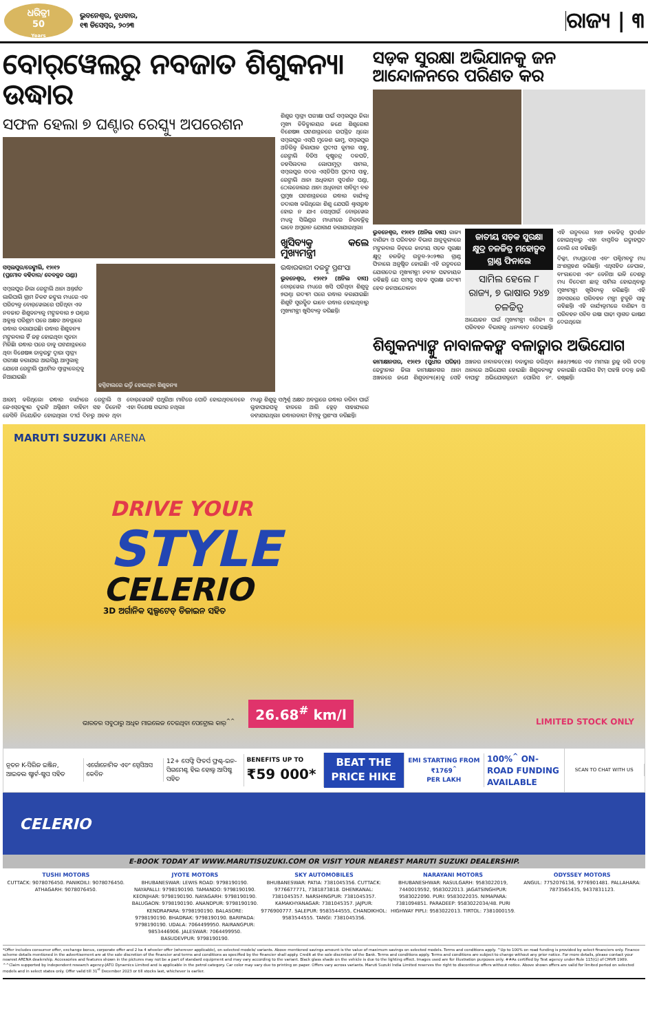ଧରିତ୍ରୀ
50
Years
ଭୁବନେଶ୍ୱର, ବୁଧବାର,
୧୩ ଡିସେମ୍ବର, ୨୦୨୩
ରାଜ୍ୟ | ୩
ବୋର୍‌ୱେଲରୁ ନବଜାତ ଶିଶୁକନ୍ୟା ଉଦ୍ଧାର
ସଫଳ ହେଲା ୭ ଘଣ୍ଟାର ରେସ୍କ୍ୟୁ ଅପରେଶନ
ସମ୍ବଲପୁର/ରେଙ୍ଗାଲି, ୧୨।୧୨
(ପ୍ରମୋଦ ବହିଦାର/ ଦେବବ୍ରତ ପଣ୍ଡା)
ସମ୍ବଲପୁର ଜିଲା ରେଙ୍ଗାଲି ଥାନା ଅନ୍ତର୍ଗତ ଲାରିପାଲି ଗ୍ରାମ ନିକଟ ଜଙ୍ଗଲ ମଧ୍ୟରେ ଏକ ପରିତ୍ୟକ୍ତ ବୋର୍‌ୱେଲରେ ପଡିଥିବା ଏକ ନବଜାତ ଶିଶୁକନ୍ୟାକୁ ମଙ୍ଗଳବାର ୭ ଘଣ୍ଟାର ଅକ୍ଳାନ୍ତ ପରିଶ୍ରମ ପରେ ଅକ୍ଷତ ଅବସ୍ଥାରେ ଉଦ୍ଧାର କରାଯାଇଛି। ଉଦ୍ଧାର ଶିଶୁକନ୍ୟା ମଙ୍ଗଳବାର ହିଁ ଜନ୍ମ ହୋଇଥିବା ସୂଚନା ମିଳିଛି। ଉଦ୍ଧାର ପରେ ତାକୁ ଘଟଣାସ୍ଥଳରେ ଥିବା ବିଶେଷଜ୍ଞ ଡାକ୍ତରଙ୍କ ଦ୍ୱାରା ସ୍ୱାସ୍ଥ୍ୟ ପରୀକ୍ଷା କରାଯାଇ ଆଇସିୟୁ ଆମ୍ବୁଲାନ୍ସ ଯୋଗେ ରେଙ୍ଗାଲି ପ୍ରାଥମିକ ସ୍ୱାସ୍ଥ୍ୟକେନ୍ଦ୍ରକୁ ନିଆଯାଇଛି।
ହସ୍ପିଟାଲରେ ଭର୍ତ୍ତି ହୋଇଥିବା ଶିଶୁକନ୍ୟା
ଶିଶୁର ସ୍ୱାସ୍ଥ୍ୟ ପରୀକ୍ଷା ପାଇଁ ସମ୍ବଲପୁର ଜିଲା ମୁଖ୍ୟ ଚିକିତ୍ସାଳୟର ଜଣେ ଶିଶୁରୋଗ ବିଶେଷଜ୍ଞ ଘଟଣାସ୍ଥଳରେ ଉପସ୍ଥିତ ଥିଲେ। ସମ୍ବଲପୁର ଏସ୍‌ପି ମୁକେଶ ଭାମୁ, ସମ୍ବଲପୁର ଅତିରିକ୍ତ ଜିଲାପାଳ ପ୍ରଦୀପ କୁମାର ସାହୁ, ରେଙ୍ଗାଲି ବିଡିଓ କୃଷ୍ଣଚନ୍ଦ୍ର ଦଳପତି, ତହସିଲଦାର ଲୋପାମୁଦ୍ରା ସାମଲ, ସମ୍ବଲପୁର ସଦର ଏସ୍‌ଡିପିଓ ପ୍ରଦୀପ ସାହୁ, ରେଙ୍ଗାଲି ଥାନା ଅଧିକାରୀ ସୁଦର୍ଶନ ପଣ୍ଡା, ଠେଲକୋଲଇ ଥାନା ଅଧିକାରୀ ସାବିତ୍ରୀ ବଳ ପ୍ରମୁଖ ଘଟଣାସ୍ଥଳରେ ଉଦ୍ଧାର କାର୍ଯ୍ୟକୁ ତଦାରଖ କରିଥିଲେ। ଶିଶୁ ଯେପରି ଶ୍ୱାସରୁଦ୍ଧ ହୋଇ ନ ଯାଏ ସେଥିପାଇଁ ବୋର୍‌ୱେଲ ମଧ୍ୟକୁ ସିଲିଣ୍ଡର ମାଧ୍ୟମରେ ନିରବଚ୍ଛିନ୍ନ ଭାବେ ଅମ୍ଳଜାନ ଯୋଗାଣ କରାଯାଇଥିଲା।
ଖୁସିବ୍ୟକ୍ତ କଲେ ମୁଖ୍ୟମନ୍ତ୍ରୀ
ଉଦ୍ଧାରକାରୀ ଦଳଙ୍କୁ ପ୍ରଶଂସା
ଭୁବନେଶ୍ୱର, ୧୨।୧୨ (ଅନିଲ ଦାସ) ବୋର୍‌ୱେଲ ମଧ୍ୟରେ ଖସି ପଡିଥିବା ଶିଶୁକୁ ୭ଘଣ୍ଟା ଉଦ୍ୟମ ପରେ ଉଦ୍ଧାର କରାଯାଇଛି। ଶିଶୁଟି ସୁରକ୍ଷିତ ଭାବେ ଉଦ୍ଧାର ହୋଇଥିବାରୁ ମୁଖ୍ୟମନ୍ତ୍ରୀ ଖୁସିବ୍ୟକ୍ତ କରିଛନ୍ତି।
ଆରମ୍ଭ କରିଥିଲେ। ଉଦ୍ଧାର କାର୍ଯ୍ୟରେ ରେଙ୍ଗାଲି ଓ ଜେଏସ୍‌ଡବ୍ଲ୍ୟୁର ଦୁଇଟି ଅଗ୍ନିଶମ ବାହିନୀ ସହ ତିନୋଟି ଜେସିବି ନିୟୋଜିତ ହୋଇଥିଲା। ଦୀର୍ଘ ଦିନରୁ ଅଚଳ ଥିବା ବୋର୍‌ୱେଲଟି ପଥୁରିଆ ମାଟିରେ ପୋତି ହୋଇଥିବାବେଳେ ଏହା ବିଶେଷ ଗଭୀର ନଥିଲା।
ମଧ୍ୟରୁ ଶିଶୁକୁ ସମ୍ପୂର୍ଣ୍ଣ ଅକ୍ଷତ ଅବସ୍ଥାରେ ଉଦ୍ଧାର କରିବା ପାଇଁ ଲୁହାପାଇପକୁ ହାତରେ ଆରି ବ୍ଲେଡ୍ ସାହାଯ୍ୟରେ କଟାଯାଇଥିଲା। ଉଦ୍ଧାରକାରୀ ଟିମ୍‌କୁ ପ୍ରଶଂସା କରିଛନ୍ତି।
ସଡ଼କ ସୁରକ୍ଷା ଅଭିଯାନକୁ ଜନ ଆନ୍ଦୋଳନରେ ପରିଣତ କର
ଭୁବନେଶ୍ୱର, ୧୨।୧୨ (ଅନିଲ ଦାସ) ରାଜ୍ୟ ବାଣିଜ୍ୟ ଓ ପରିବହନ ବିଭାଗ ଆନୁକୂଲ୍ୟରେ ମଙ୍ଗଳବାର କିଟ୍‌ରେ ଜାତୀୟ ସଡ଼କ ସୁରକ୍ଷା କ୍ଷୁଦ୍ର ଚଳଚ୍ଚିତ୍ର ଉତ୍ସବ-୨୦୨୩ର ଗ୍ରାଣ୍ଡ ଫିନାଲେ ଅନୁଷ୍ଠିତ ହୋଇଛି। ଏହି ଉତ୍ସବରେ ଯୋଗଦେଇ ମୁଖ୍ୟମନ୍ତ୍ରୀ ନବୀନ ପଟ୍ଟନାୟକ କହିଛନ୍ତି ଯେ ସମସ୍ତ ସଡ଼କ ସୁରକ୍ଷା ଉଦ୍ୟମ ହେବ ଜନଆନ୍ଦୋଳନ।
ଜାତୀୟ ସଡ଼କ ସୁରକ୍ଷା କ୍ଷୁଦ୍ର ଚଳଚ୍ଚିତ୍ର ମହୋତ୍ସବ ଗ୍ରାଣ୍ଡ ଫିନାଲେ
ସାମିଲ ହେଲେ ୮ ରାଜ୍ୟ, ୭ ଭାଷାର ୨୪୭ ଚଳଚ୍ଚିତ୍ର
ଆୟୋଜନ ପାଇଁ ମୁଖ୍ୟମନ୍ତ୍ରୀ ବାଣିଜ୍ୟ ଓ ପରିବହନ ବିଭାଗକୁ ଧନ୍ୟବାଦ ଦେଇଛନ୍ତି। ଏହି ଉତ୍ସବରେ ୨୪୭ ଚଳଚ୍ଚିତ୍ର ପ୍ରଦର୍ଶନ ହୋଇଥିବାରୁ ଏହା ବାସ୍ତବିକ ଉତ୍ସାହପ୍ରଦ ବୋଲି ସେ କହିଛନ୍ତି।
ଦିଲ୍ଲୀ, ମଧ୍ୟପ୍ରଦେଶ ଏବଂ ପଶ୍ଚିମବଙ୍ଗ ମଧ୍ୟ ଅଂଶଗ୍ରହଣ କରିଛନ୍ତି। ଏଥିସହିତ ନେପାଳ, ବାଂଲାଦେଶ ଏବଂ କେନିଆ ଭଳି ଦେଶରୁ ମଧ୍ୟ ବିଦେଶୀ ଛାତ୍ର ସାମିଲ ହୋଇଥିବାରୁ ମୁଖ୍ୟମନ୍ତ୍ରୀ ଖୁସିବ୍ୟକ୍ତ କରିଛନ୍ତି। ଏହି ଅବସରରେ ପରିବହନ ମନ୍ତ୍ରୀ ଟୁକୁନି ସାହୁ କହିଛନ୍ତି। ଏହି କାର୍ଯ୍ୟକ୍ରମରେ ବାଣିଜ୍ୟ ଓ ପରିବହନ ସଚିବ ଉଷା ପାଢ଼ୀ ସ୍ୱାଗତ ଭାଷଣ ଦେଇଥିଲେ।
ଶିଶୁକନ୍ୟାଙ୍କୁ ନାବାଳକଙ୍କ ବଳାତ୍କାର ଅଭିଯୋଗ
କାମାକ୍ଷାନଗର, ୧୨।୧୨ (ସୁଧୀର ପରିଡ଼ା) ଢେଙ୍କାନାଳ ଜିଲା କାମାକ୍ଷାନଗର ଥାନା ଅଞ୍ଚଳରେ ଜଣେ ଶିଶୁକନ୍ୟା(୫)କୁ ସେହି ଅଞ୍ଚଳର ନାବାଳକ(୧୫) ବଳାତ୍କାର କରିଥିବା ଥାନାରେ ଅଭିଯୋଗ ହୋଇଛି। ଶିଶୁକନ୍ୟାଙ୍କ ବାପାଙ୍କ ଅଭିଯୋଗକ୍ରମେ ପୋଲିସ ନଂ. ୫୫୬/୨୩ରେ ଏକ ମାମଲା ରୁଜୁ କରି ତଦନ୍ତ ଚଳାଇଛି। ପୋଲିସ ଟିମ୍ ପହଞ୍ଚି ତଦନ୍ତ ଜାରି ରଖିଛନ୍ତି।
MARUTI SUZUKI ARENA
DRIVE YOUR
STYLE
CELERIO
3D ଅର୍ଗାନିକ ସ୍କଲ୍ପଟେଡ୍ ଡିଜାଇନ ସହିତ
ଭାରତର ସବୁଠାରୁ ଅଧିକ ମାଇଲେଜ ଦେଉଥିବା ପେଟ୍ରୋଲ କାର୍<sup>^^</sup>
26.68<sup>#</sup> km/l
LIMITED STOCK ONLY
ନୂତନ K-ସିରିଜ ଇଞ୍ଜିନ, ଆଇଡଲ ଷ୍ଟାର୍ଟ-ଷ୍ଟପ ସହିତ
ଏର୍ଗୋନୋମିକ ଏବଂ ସ୍ପେସିଅସ କେବିନ
12+ ସେଫ୍ଟି ଫିଚର୍ସ ଫ୍ରଣ୍ଟ୍-ଇନ-ସିଗମେଣ୍ଟ ହିଲ ହୋଲ୍ଡ ଆସିଷ୍ଟ ସହିତ
BENEFITS UP TO
₹59 000*
BEAT THE PRICE HIKE
EMI STARTING FROM
₹1769<sup>^</sup>
PER LAKH
100%<sup>^</sup> ON-ROAD FUNDING AVAILABLE
SCAN TO CHAT WITH US
CELERIO
E-BOOK TODAY AT WWW.MARUTISUZUKI.COM OR VISIT YOUR NEAREST MARUTI SUZUKI DEALERSHIP.
TUSHI MOTORS
CUTTACK: 9078076450. PANIKOILI: 9078076450. ATHAGARH: 9078076450.
JYOTE MOTORS
BHUBANESWAR: LEWIS ROAD: 9798190190. NAYAPALLI: 9798190190. TAMANDO: 9798190190. KEONJHAR: 9798190190. NAYAGARH: 9798190190. BALUGAON: 9798190190. ANANDPUR: 9798190190. KENDRAPARA: 9798190190. BALASORE: 9798190190. BHADRAK: 9798190190. BARIPADA: 9798190190. UDALA: 7064499950. RAIRANGPUR: 9853446906. JALESWAR: 7064499950. BASUDEVPUR: 9798190190.
SKY AUTOMOBILES
BHUBANESWAR: PATIA: 7381045356. CUTTACK: 9776677771, 7381873818. DHENKANAL: 7381045357. NARSHINGPUR: 7381045357. KAMAKHYANAGAR: 7381045357. JAJPUR: 9776900777. SALEPUR: 9583544555, CHANDIKHOL: 9583544555. TANGI: 7381045356.
NARAYANI MOTORS
BHUBANESHWAR: RASULGARH: 9583022019, 7440019592, 9583022013. JAGATSINGHPUR: 9583022090. PURI: 9583022035. NIMAPARA: 7381094851. PARADEEP: 9583022034/48. PURI HIGHWAY PIPLI: 9583022013. TIRTOL: 7381000159.
ODYSSEY MOTORS
ANGUL: 7752076136, 9776901481. PALLAHARA: 7873565435, 9437831123.
*Offer includes consumer offer, exchange bonus, corporate offer and 2 ka 4 wheeler offer (wherever applicable), on selected models/ variants. Above mentioned savings amount is the value of maximum savings on selected models. Terms and conditions apply. ^Up to 100% on road funding is provided by select financiers only. Finance scheme details mentioned in the advertisement are at the sole discretion of the financier and terms and conditions as specified by the financier shall apply. Credit at the sole discretion of the Bank. Terms and conditions apply. Terms and conditions are subject to change without any prior notice. For more details, please contact your nearest ARENA dealership. Accessories and features shown in the pictures may not be a part of standard equipment and may vary according to the variant. Black glass shade on the vehicle is due to the lighting effect. Images used are for illustration purposes only. ##As certified by Test agency under Rule 115(G) of CMVR 1989. ^^Claim supported by independent research agency-JATO Dynamics Limited and is applicable in the petrol category. Car color may vary due to printing on paper. Offers vary across variants. Maruti Suzuki India Limited reserves the right to discontinue offers without notice. Above shown offers are valid for limited period on selected models and in select states only. Offer valid till 31<sup>st</sup> December 2023 or till stocks last, whichever is earlier.